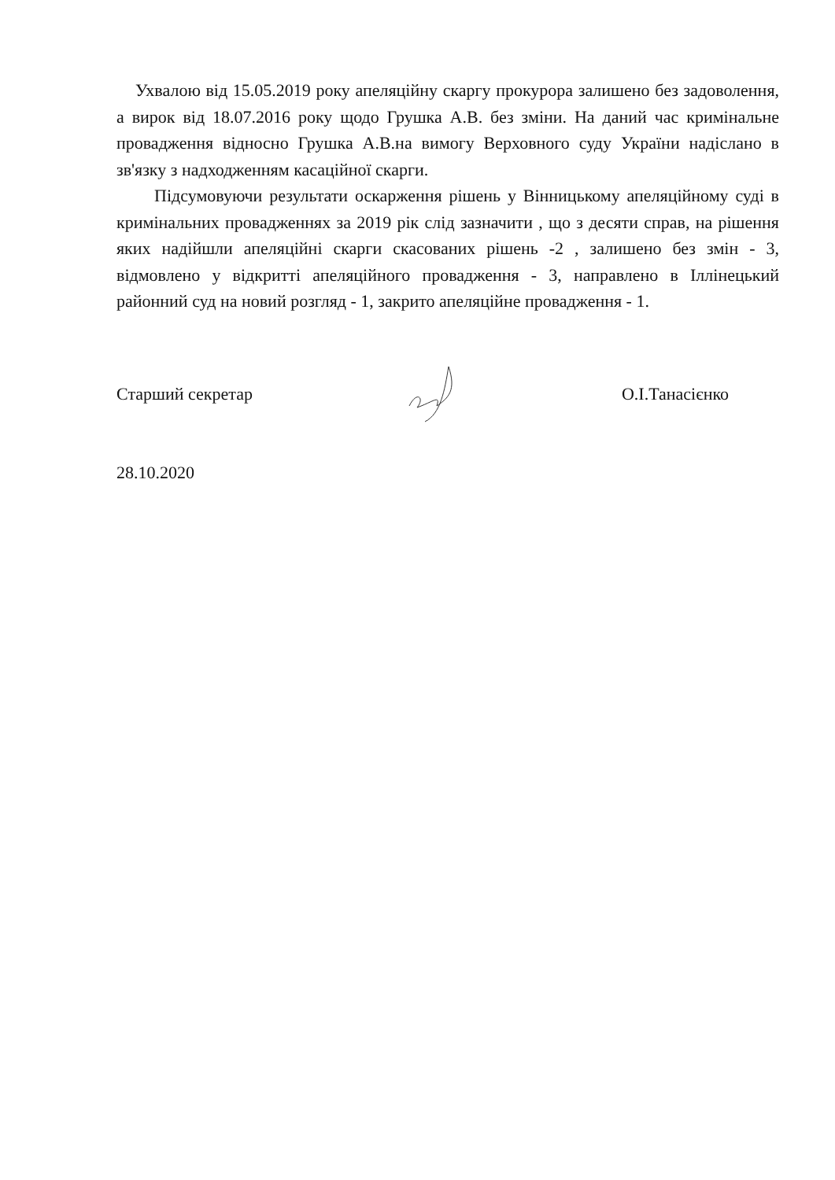Ухвалою від 15.05.2019 року апеляційну скаргу прокурора залишено без задоволення, а вирок від 18.07.2016 року щодо Грушка А.В. без зміни. На даний час кримінальне провадження відносно Грушка А.В.на вимогу Верховного суду України надіслано в зв'язку з надходженням касаційної скарги.
Підсумовуючи результати оскарження рішень у Вінницькому апеляційному суді в кримінальних провадженнях за 2019 рік слід зазначити , що з десяти справ, на рішення яких надійшли апеляційні скарги скасованих рішень -2 , залишено без змін - 3, відмовлено у відкритті апеляційного провадження - 3, направлено в Іллінецький районний суд на новий розгляд - 1, закрито апеляційне провадження - 1.
Старший секретар О.І.Танасієнко
28.10.2020